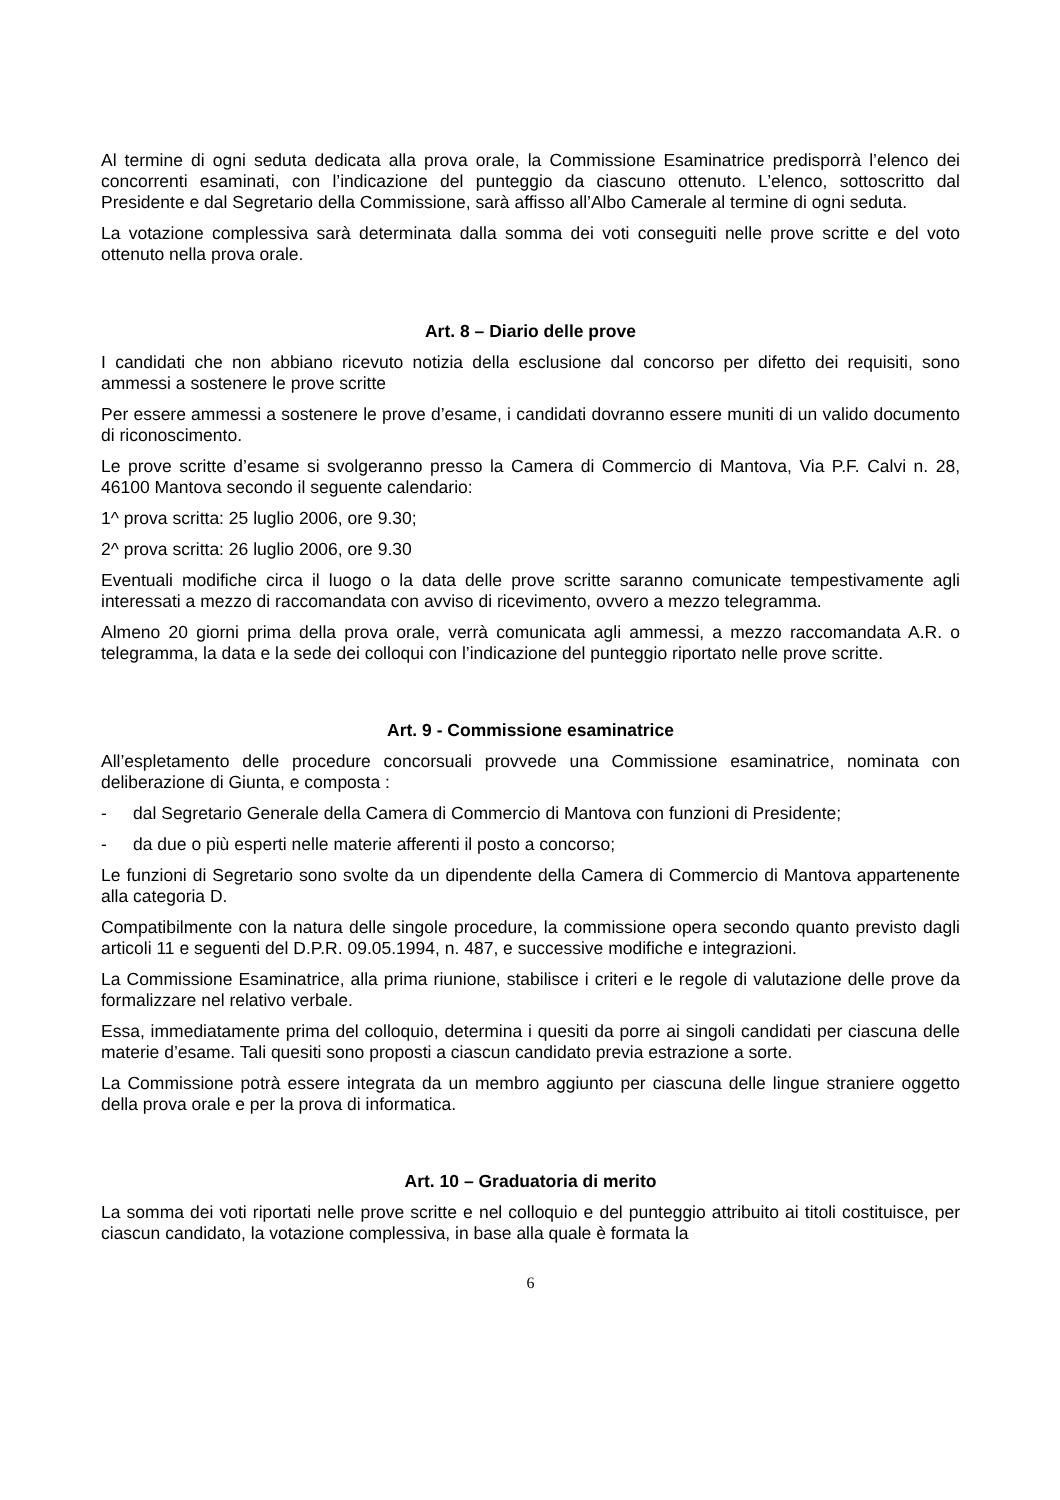Al termine di ogni seduta dedicata alla prova orale, la Commissione Esaminatrice predisporrà l’elenco dei concorrenti esaminati, con l’indicazione del punteggio da ciascuno ottenuto. L’elenco, sottoscritto dal Presidente e dal Segretario della Commissione, sarà affisso all’Albo Camerale al termine di ogni seduta.
La votazione complessiva sarà determinata dalla somma dei voti conseguiti nelle prove scritte e del voto ottenuto nella prova orale.
Art. 8 – Diario delle prove
I candidati che non abbiano ricevuto notizia della esclusione dal concorso per difetto dei requisiti, sono ammessi a sostenere le prove scritte
Per essere ammessi a sostenere le prove d’esame, i candidati dovranno essere muniti di un valido documento di riconoscimento.
Le prove scritte d’esame si svolgeranno presso la Camera di Commercio di Mantova, Via P.F. Calvi n. 28, 46100 Mantova secondo il seguente calendario:
1^ prova scritta: 25 luglio 2006, ore 9.30;
2^ prova scritta: 26 luglio 2006, ore 9.30
Eventuali modifiche circa il luogo o la data delle prove scritte saranno comunicate tempestivamente agli interessati a mezzo di raccomandata con avviso di ricevimento, ovvero a mezzo telegramma.
Almeno 20 giorni prima della prova orale, verrà comunicata agli ammessi, a mezzo raccomandata A.R. o telegramma, la data e la sede dei colloqui con l’indicazione del punteggio riportato nelle prove scritte.
Art. 9 - Commissione esaminatrice
All’espletamento delle procedure concorsuali provvede una Commissione esaminatrice, nominata con deliberazione di Giunta, e composta :
- dal Segretario Generale della Camera di Commercio di Mantova con funzioni di Presidente;
- da due o più esperti nelle materie afferenti il posto a concorso;
Le funzioni di Segretario sono svolte da un dipendente della Camera di Commercio di Mantova appartenente alla categoria D.
Compatibilmente con la natura delle singole procedure, la commissione opera secondo quanto previsto dagli articoli 11 e seguenti del D.P.R. 09.05.1994, n. 487, e successive modifiche e integrazioni.
La Commissione Esaminatrice, alla prima riunione, stabilisce i criteri e le regole di valutazione delle prove da formalizzare nel relativo verbale.
Essa, immediatamente prima del colloquio, determina i quesiti da porre ai singoli candidati per ciascuna delle materie d’esame. Tali quesiti sono proposti a ciascun candidato previa estrazione a sorte.
La Commissione potrà essere integrata da un membro aggiunto per ciascuna delle lingue straniere oggetto della prova orale e per la prova di informatica.
Art. 10 – Graduatoria di merito
La somma dei voti riportati nelle prove scritte e nel colloquio e del punteggio attribuito ai titoli costituisce, per ciascun candidato, la votazione complessiva, in base alla quale è formata la
6